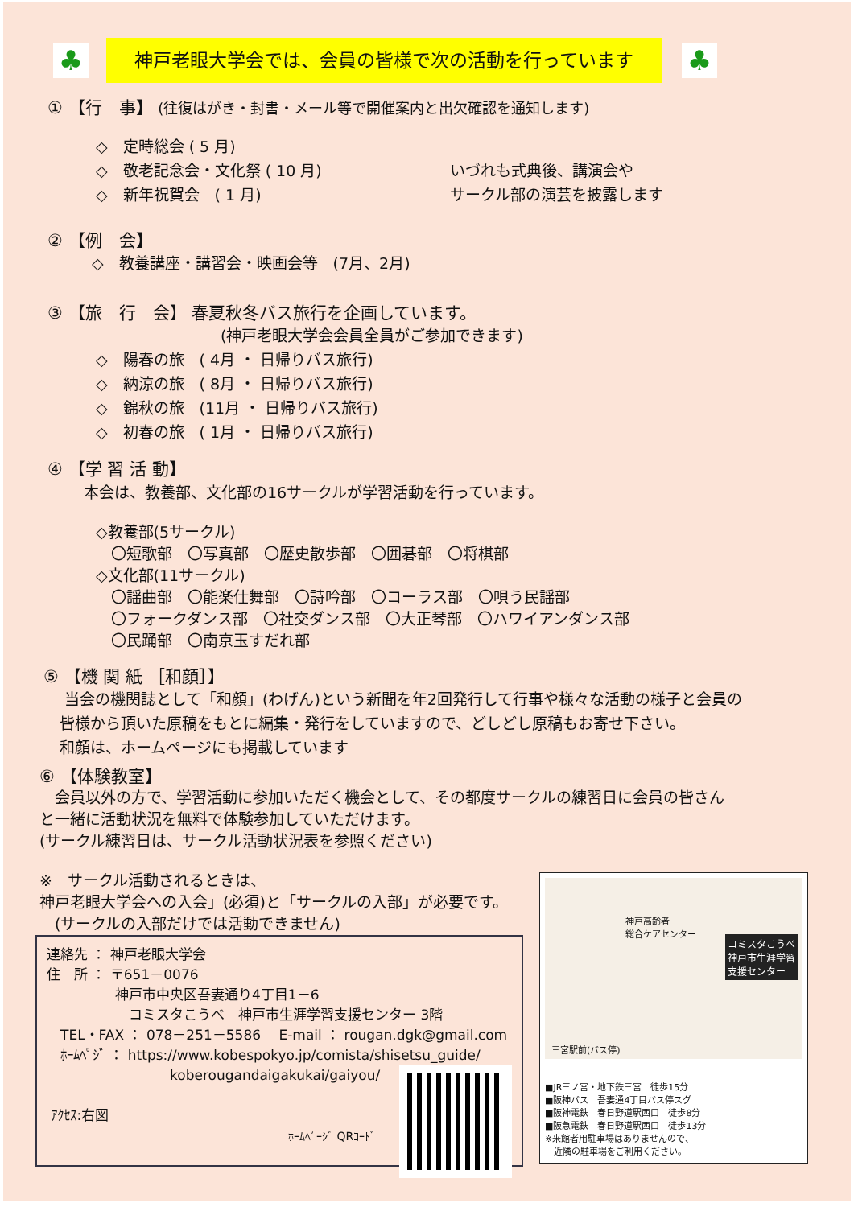♣
神戸老眼大学会では、会員の皆様で次の活動を行っています
♣
① 【行　事】 (往復はがき・封書・メール等で開催案内と出欠確認を通知します)
◇　定時総会 ( 5 月)
◇　敬老記念会・文化祭 ( 10 月)
◇　新年祝賀会　( 1 月)
いづれも式典後、講演会や
サークル部の演芸を披露します
② 【例　会】
◇　教養講座・講習会・映画会等　(7月、2月)
③ 【旅　行　会】 春夏秋冬バス旅行を企画しています。
(神戸老眼大学会会員全員がご参加できます)
◇　陽春の旅　( 4月 ・ 日帰りバス旅行)
◇　納涼の旅　( 8月 ・ 日帰りバス旅行)
◇　錦秋の旅　(11月 ・ 日帰りバス旅行)
◇　初春の旅　( 1月 ・ 日帰りバス旅行)
④ 【学 習 活 動】
本会は、教養部、文化部の16サークルが学習活動を行っています。
◇教養部(5サークル)
　〇短歌部　〇写真部　〇歴史散歩部　〇囲碁部　〇将棋部
◇文化部(11サークル)
　〇謡曲部　〇能楽仕舞部　〇詩吟部　〇コーラス部　〇唄う民謡部
　〇フォークダンス部　〇社交ダンス部　〇大正琴部　〇ハワイアンダンス部
　〇民踊部　〇南京玉すだれ部
⑤ 【機 関 紙 ［和顔］】
当会の機関誌として「和顔」(わげん)という新聞を年2回発行して行事や様々な活動の様子と会員の
皆様から頂いた原稿をもとに編集・発行をしていますので、どしどし原稿もお寄せ下さい。
和顔は、ホームページにも掲載しています
⑥ 【体験教室】
　会員以外の方で、学習活動に参加いただく機会として、その都度サークルの練習日に会員の皆さん
と一緒に活動状況を無料で体験参加していただけます。
(サークル練習日は、サークル活動状況表を参照ください)
※　サークル活動されるときは、
神戸老眼大学会への入会」(必須)と「サークルの入部」が必要です。
　(サークルの入部だけでは活動できません)
コミスタこうべ
神戸市生涯学習
支援センター
神戸高齢者
総合ケアセンター
三宮駅前(バス停)
■JR三ノ宮・地下鉄三宮　徒歩15分
■阪神バス　吾妻通4丁目バス停スグ
■阪神電鉄　春日野道駅西口　徒歩8分
■阪急電鉄　春日野道駅西口　徒歩13分
※来館者用駐車場はありませんので、
　近隣の駐車場をご利用ください。
連絡先 ： 神戸老眼大学会
住　所 ： 〒651－0076
　　　　　神戸市中央区吾妻通り4丁目1－6
　　　　　　コミスタこうべ　神戸市生涯学習支援センター 3階
　TEL・FAX ： 078－251－5586　 E-mail ： rougan.dgk@gmail.com
　ﾎｰﾑﾍﾟｼﾞ ： https://www.kobespokyo.jp/comista/shisetsu_guide/
　　　　　　　　　koberougandaigakukai/gaiyou/
ｱｸｾｽ:右図
ﾎｰﾑﾍﾟｰｼﾞ QRｺｰﾄﾞ